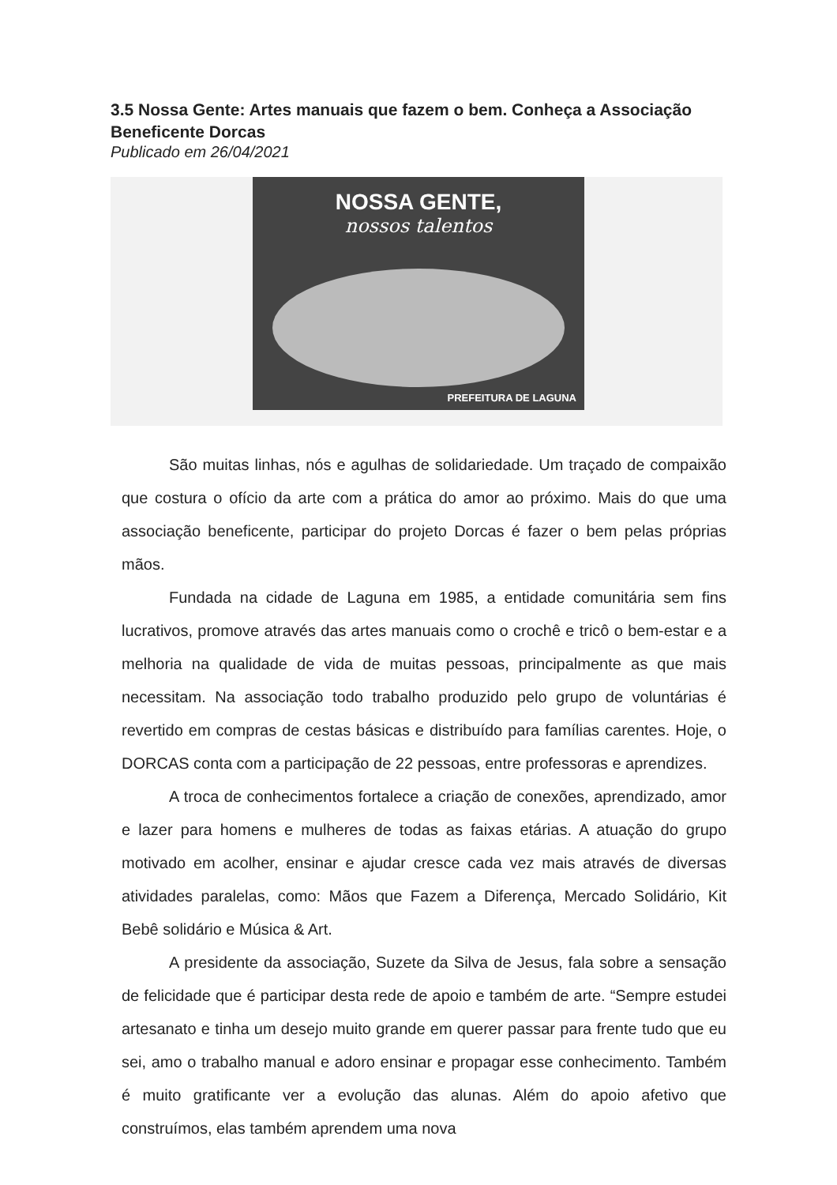3.5 Nossa Gente: Artes manuais que fazem o bem. Conheça a Associação Beneficente Dorcas
Publicado em 26/04/2021
NOSSA GENTE,
nossos talentos
PREFEITURA DE LAGUNA
São muitas linhas, nós e agulhas de solidariedade. Um traçado de compaixão que costura o ofício da arte com a prática do amor ao próximo. Mais do que uma associação beneficente, participar do projeto Dorcas é fazer o bem pelas próprias mãos.
Fundada na cidade de Laguna em 1985, a entidade comunitária sem fins lucrativos, promove através das artes manuais como o crochê e tricô o bem-estar e a melhoria na qualidade de vida de muitas pessoas, principalmente as que mais necessitam. Na associação todo trabalho produzido pelo grupo de voluntárias é revertido em compras de cestas básicas e distribuído para famílias carentes. Hoje, o DORCAS conta com a participação de 22 pessoas, entre professoras e aprendizes.
A troca de conhecimentos fortalece a criação de conexões, aprendizado, amor e lazer para homens e mulheres de todas as faixas etárias. A atuação do grupo motivado em acolher, ensinar e ajudar cresce cada vez mais através de diversas atividades paralelas, como: Mãos que Fazem a Diferença, Mercado Solidário, Kit Bebê solidário e Música & Art.
A presidente da associação, Suzete da Silva de Jesus, fala sobre a sensação de felicidade que é participar desta rede de apoio e também de arte. “Sempre estudei artesanato e tinha um desejo muito grande em querer passar para frente tudo que eu sei, amo o trabalho manual e adoro ensinar e propagar esse conhecimento. Também é muito gratificante ver a evolução das alunas. Além do apoio afetivo que construímos, elas também aprendem uma nova